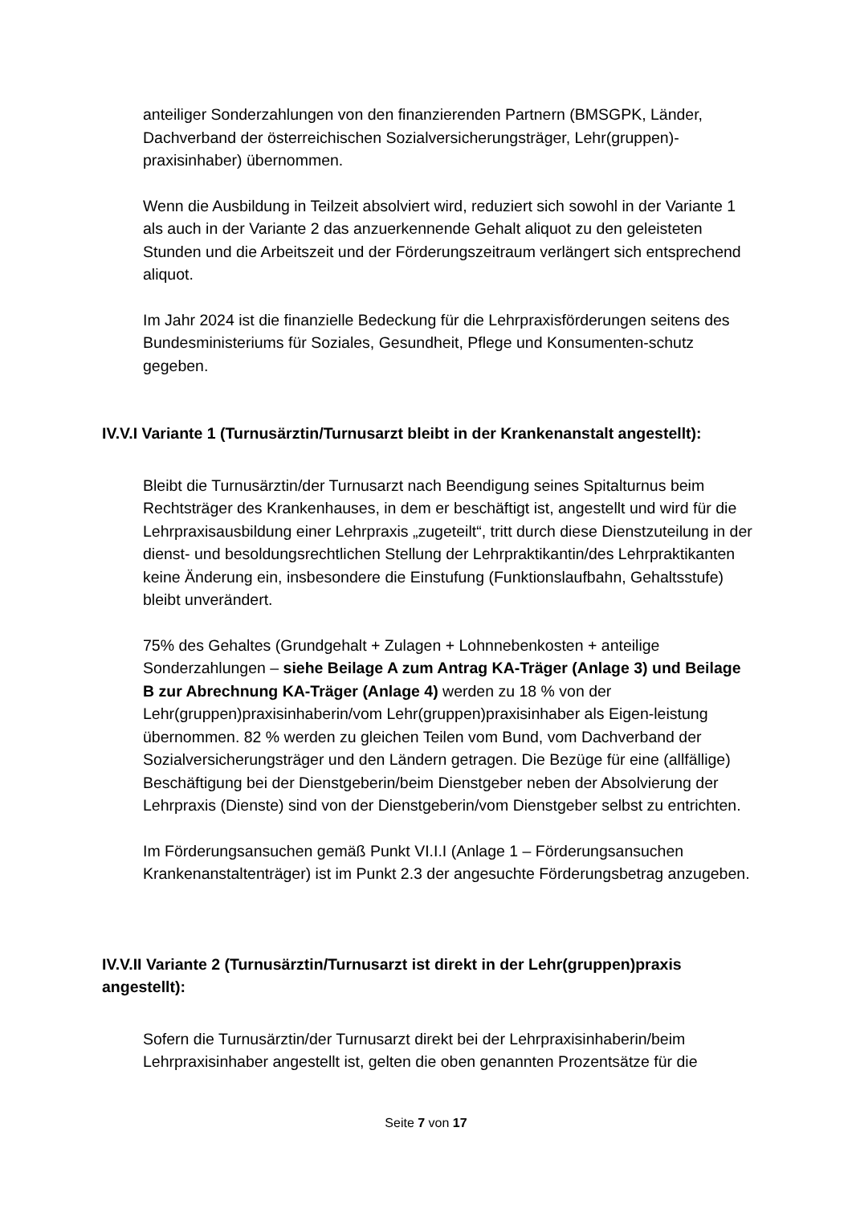anteiliger Sonderzahlungen von den finanzierenden Partnern (BMSGPK, Länder, Dachverband der österreichischen Sozialversicherungsträger, Lehr(gruppen)-praxisinhaber) übernommen.
Wenn die Ausbildung in Teilzeit absolviert wird, reduziert sich sowohl in der Variante 1 als auch in der Variante 2 das anzuerkennende Gehalt aliquot zu den geleisteten Stunden und die Arbeitszeit und der Förderungszeitraum verlängert sich entsprechend aliquot.
Im Jahr 2024 ist die finanzielle Bedeckung für die Lehrpraxisförderungen seitens des Bundesministeriums für Soziales, Gesundheit, Pflege und Konsumenten-schutz gegeben.
IV.V.I Variante 1 (Turnusärztin/Turnusarzt bleibt in der Krankenanstalt angestellt):
Bleibt die Turnusärztin/der Turnusarzt nach Beendigung seines Spitalturnus beim Rechtsträger des Krankenhauses, in dem er beschäftigt ist, angestellt und wird für die Lehrpraxisausbildung einer Lehrpraxis „zugeteilt“, tritt durch diese Dienstzuteilung in der dienst- und besoldungsrechtlichen Stellung der Lehrpraktikantin/des Lehrpraktikanten keine Änderung ein, insbesondere die Einstufung (Funktionslaufbahn, Gehaltsstufe) bleibt unverändert.
75% des Gehaltes (Grundgehalt + Zulagen + Lohnnebenkosten + anteilige Sonderzahlungen – siehe Beilage A zum Antrag KA-Träger (Anlage 3) und Beilage B zur Abrechnung KA-Träger (Anlage 4) werden zu 18 % von der Lehr(gruppen)praxisinhaberin/vom Lehr(gruppen)praxisinhaber als Eigen-leistung übernommen. 82 % werden zu gleichen Teilen vom Bund, vom Dachverband der Sozialversicherungsträger und den Ländern getragen. Die Bezüge für eine (allfällige) Beschäftigung bei der Dienstgeberin/beim Dienstgeber neben der Absolvierung der Lehrpraxis (Dienste) sind von der Dienstgeberin/vom Dienstgeber selbst zu entrichten.
Im Förderungsansuchen gemäß Punkt VI.I.I (Anlage 1 – Förderungsansuchen Krankenanstaltenträger) ist im Punkt 2.3 der angesuchte Förderungsbetrag anzugeben.
IV.V.II Variante 2 (Turnusärztin/Turnusarzt ist direkt in der Lehr(gruppen)praxis angestellt):
Sofern die Turnusärztin/der Turnusarzt direkt bei der Lehrpraxisinhaberin/beim Lehrpraxisinhaber angestellt ist, gelten die oben genannten Prozentsätze für die
Seite 7 von 17